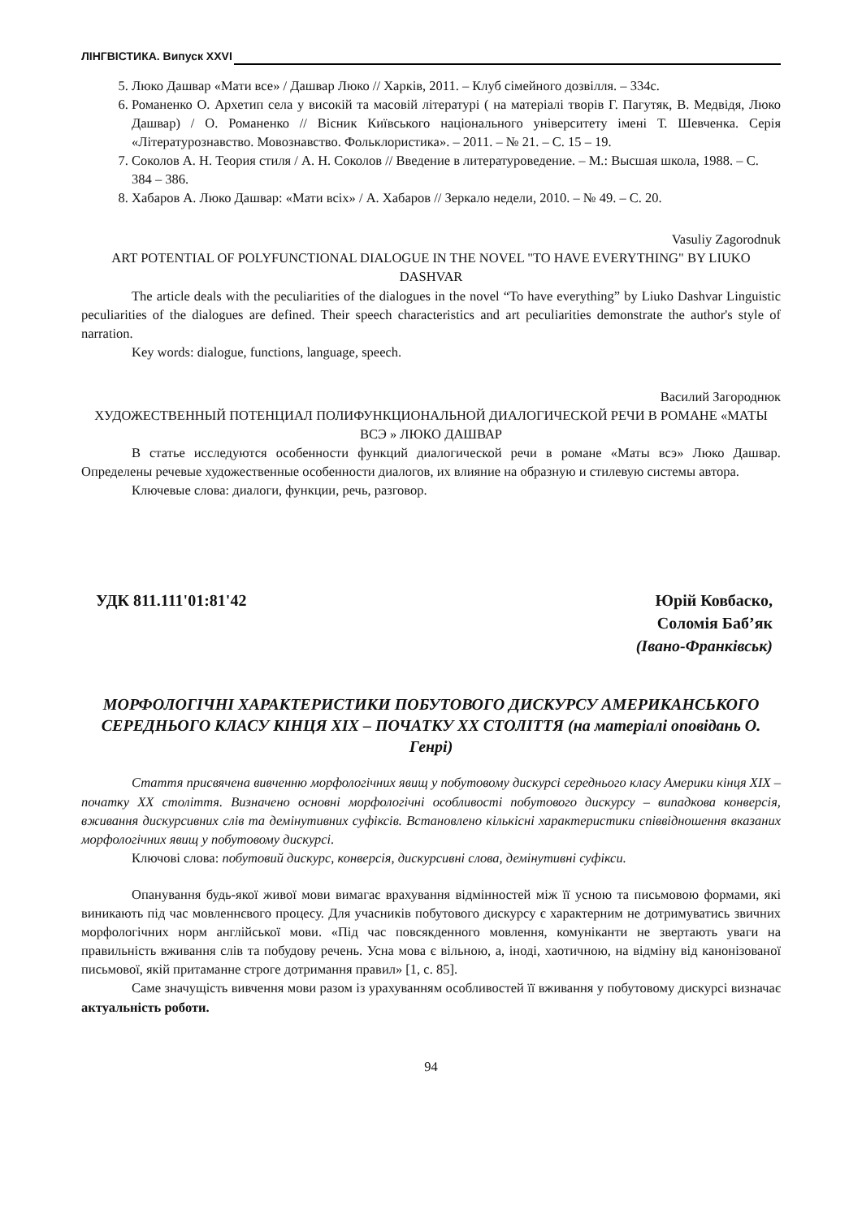ЛІНГВІСТИКА. Випуск XXVI
5. Люко Дашвар «Мати все» / Дашвар Люко // Харків, 2011. – Клуб сімейного дозвілля. – 334с.
6. Романенко О. Архетип села у високій та масовій літературі ( на матеріалі творів Г. Пагутяк, В. Медвідя, Люко Дашвар) / О. Романенко // Вісник Київського національного університету імені Т. Шевченка. Серія «Літературознавство. Мовознавство. Фольклористика». – 2011. – № 21. – С. 15 – 19.
7. Соколов А. Н. Теория стиля / А. Н. Соколов // Введение в литературоведение. – М.: Высшая школа, 1988. – С. 384 – 386.
8. Хабаров А. Люко Дашвар: «Мати всіх» / А. Хабаров // Зеркало недели, 2010. – № 49. – С. 20.
Vasuliy Zagorodnuk
ART POTENTIAL OF POLYFUNCTIONAL DIALOGUE IN THE NOVEL "TO HAVE EVERYTHING" BY LIUKO DASHVAR
The article deals with the peculiarities of the dialogues in the novel “To have everything” by Liuko Dashvar Linguistic peculiarities of the dialogues are defined. Their speech characteristics and art peculiarities demonstrate the author's style of narration.
Key words: dialogue, functions, language, speech.
Василий Загороднюк
ХУДОЖЕСТВЕННЫЙ ПОТЕНЦИАЛ ПОЛИФУНКЦИОНАЛЬНОЙ ДИАЛОГИЧЕСКОЙ РЕЧИ В РОМАНЕ «МАТЫ ВСЭ » ЛЮКО ДАШВАР
В статье исследуются особенности функций диалогической речи в романе «Маты всэ» Люко Дашвар. Определены речевые художественные особенности диалогов, их влияние на образную и стилевую системы автора.
Ключевые слова: диалоги, функции, речь, разговор.
УДК 811.111'01:81'42 Юрій Ковбаско,
Соломія Баб’як
(Івано-Франківськ)
МОРФОЛОГІЧНІ ХАРАКТЕРИСТИКИ ПОБУТОВОГО ДИСКУРСУ АМЕРИКАНСЬКОГО СЕРЕДНЬОГО КЛАСУ КІНЦЯ XIX – ПОЧАТКУ XX СТОЛІТТЯ (на матеріалі оповідань О. Генрі)
Стаття присвячена вивченню морфологічних явищ у побутовому дискурсі середнього класу Америки кінця XIX – початку XX століття. Визначено основні морфологічні особливості побутового дискурсу – випадкова конверсія, вживання дискурсивних слів та демінутивних суфіксів. Встановлено кількісні характеристики співвідношення вказаних морфологічних явищ у побутовому дискурсі.
Ключові слова: побутовий дискурс, конверсія, дискурсивні слова, демінутивні суфікси.
Опанування будь-якої живої мови вимагає врахування відмінностей між її усною та письмовою формами, які виникають під час мовленнєвого процесу. Для учасників побутового дискурсу є характерним не дотримуватись звичних морфологічних норм англійської мови. «Під час повсякденного мовлення, комуніканти не звертають уваги на правильність вживання слів та побудову речень. Усна мова є вільною, а, іноді, хаотичною, на відміну від канонізованої письмової, якій притаманне строге дотримання правил» [1, с. 85].
Саме значущість вивчення мови разом із урахуванням особливостей її вживання у побутовому дискурсі визначає актуальність роботи.
94